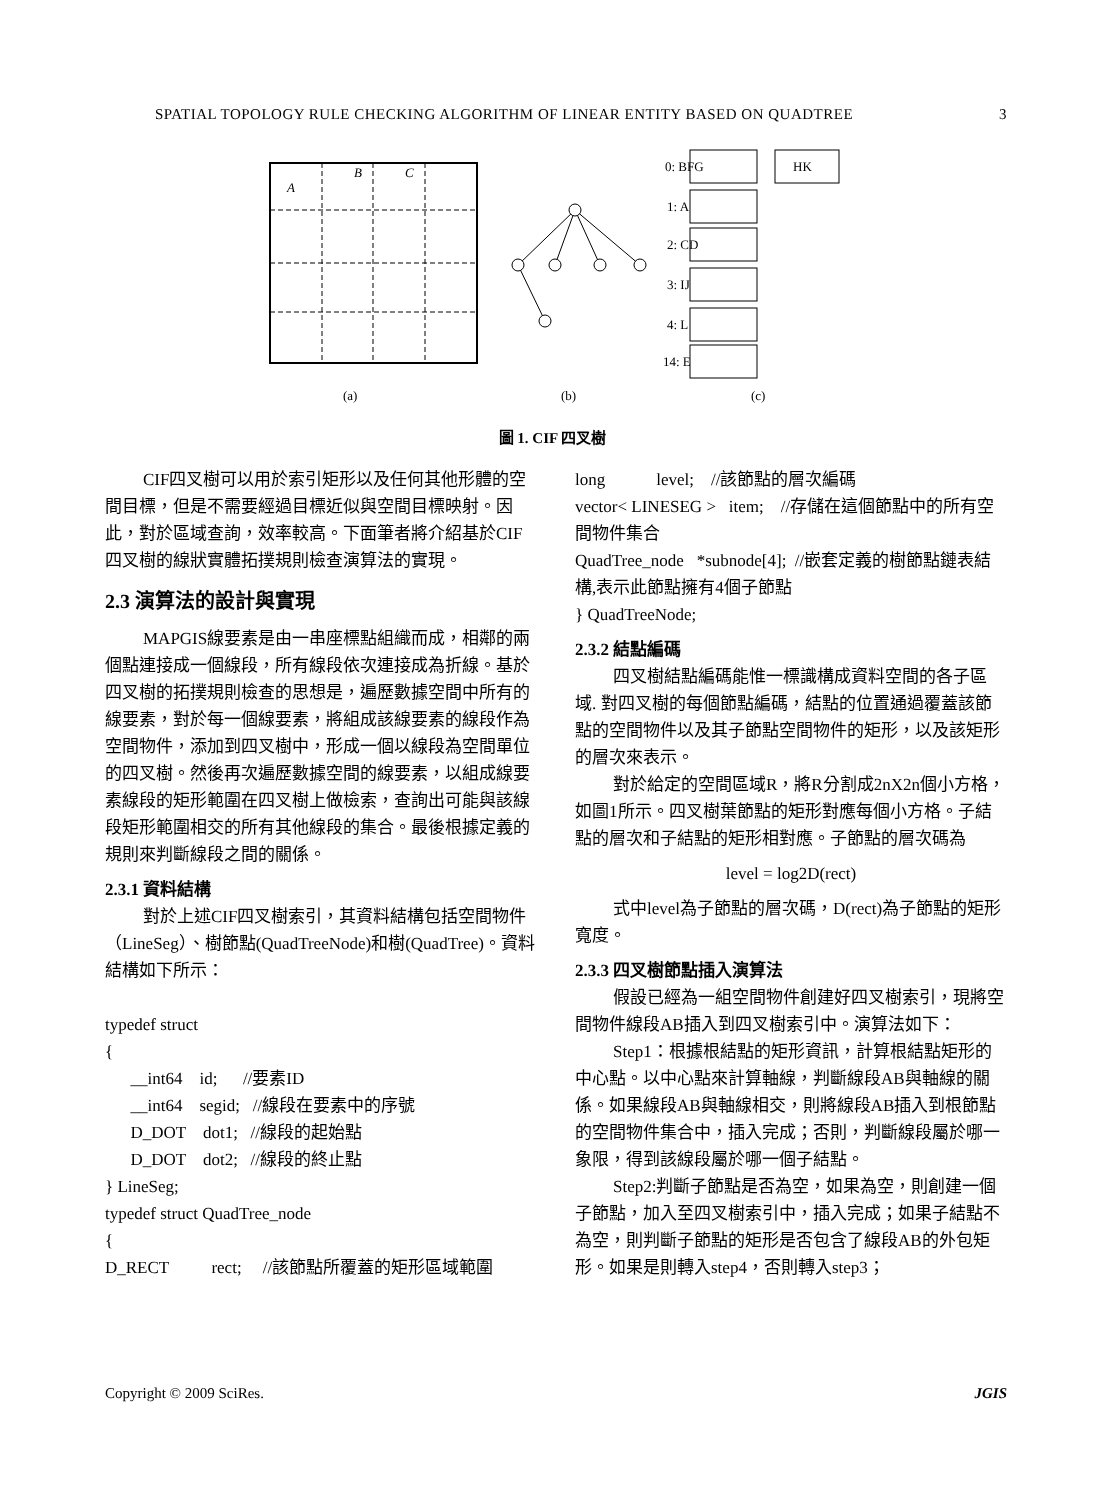SPATIAL TOPOLOGY RULE CHECKING ALGORITHM OF LINEAR ENTITY BASED ON QUADTREE 3
A
B
C
(a)
(b)
0: BFG
HK
1: A
2: CD
3: IJ
4: L
14: E
(c)
圖 1. CIF 四叉樹
CIF四叉樹可以用於索引矩形以及任何其他形體的空間目標，但是不需要經過目標近似與空間目標映射。因此，對於區域查詢，效率較高。下面筆者將介紹基於CIF四叉樹的線狀實體拓撲規則檢查演算法的實現。
2.3 演算法的設計與實現
MAPGIS線要素是由一串座標點組織而成，相鄰的兩個點連接成一個線段，所有線段依次連接成為折線。基於四叉樹的拓撲規則檢查的思想是，遍歷數據空間中所有的線要素，對於每一個線要素，將組成該線要素的線段作為空間物件，添加到四叉樹中，形成一個以線段為空間單位的四叉樹。然後再次遍歷數據空間的線要素，以組成線要素線段的矩形範圍在四叉樹上做檢索，查詢出可能與該線段矩形範圍相交的所有其他線段的集合。最後根據定義的規則來判斷線段之間的關係。
2.3.1 資料結構
對於上述CIF四叉樹索引，其資料結構包括空間物件（LineSeg）、樹節點(QuadTreeNode)和樹(QuadTree)。資料結構如下所示：
typedef struct
{
__int64 id; //要素ID
__int64 segid; //線段在要素中的序號
D_DOT dot1; //線段的起始點
D_DOT dot2; //線段的終止點
} LineSeg;
typedef struct QuadTree_node
{
D_RECT rect; //該節點所覆蓋的矩形區域範圍
long level; //該節點的層次編碼
vector< LINESEG > item; //存儲在這個節點中的所有空間物件集合
QuadTree_node *subnode[4]; //嵌套定義的樹節點鏈表結構,表示此節點擁有4個子節點
} QuadTreeNode;
2.3.2 結點編碼
四叉樹結點編碼能惟一標識構成資料空間的各子區域. 對四叉樹的每個節點編碼，結點的位置通過覆蓋該節點的空間物件以及其子節點空間物件的矩形，以及該矩形的層次來表示。
對於給定的空間區域R，將R分割成2nX2n個小方格，如圖1所示。四叉樹葉節點的矩形對應每個小方格。子結點的層次和子結點的矩形相對應。子節點的層次碼為
level = log2D(rect)
式中level為子節點的層次碼，D(rect)為子節點的矩形寬度。
2.3.3 四叉樹節點插入演算法
假設已經為一組空間物件創建好四叉樹索引，現將空間物件線段AB插入到四叉樹索引中。演算法如下：
Step1：根據根結點的矩形資訊，計算根結點矩形的中心點。以中心點來計算軸線，判斷線段AB與軸線的關係。如果線段AB與軸線相交，則將線段AB插入到根節點的空間物件集合中，插入完成；否則，判斷線段屬於哪一象限，得到該線段屬於哪一個子結點。
Step2:判斷子節點是否為空，如果為空，則創建一個子節點，加入至四叉樹索引中，插入完成；如果子結點不為空，則判斷子節點的矩形是否包含了線段AB的外包矩形。如果是則轉入step4，否則轉入step3；
Copyright © 2009 SciRes. JGIS